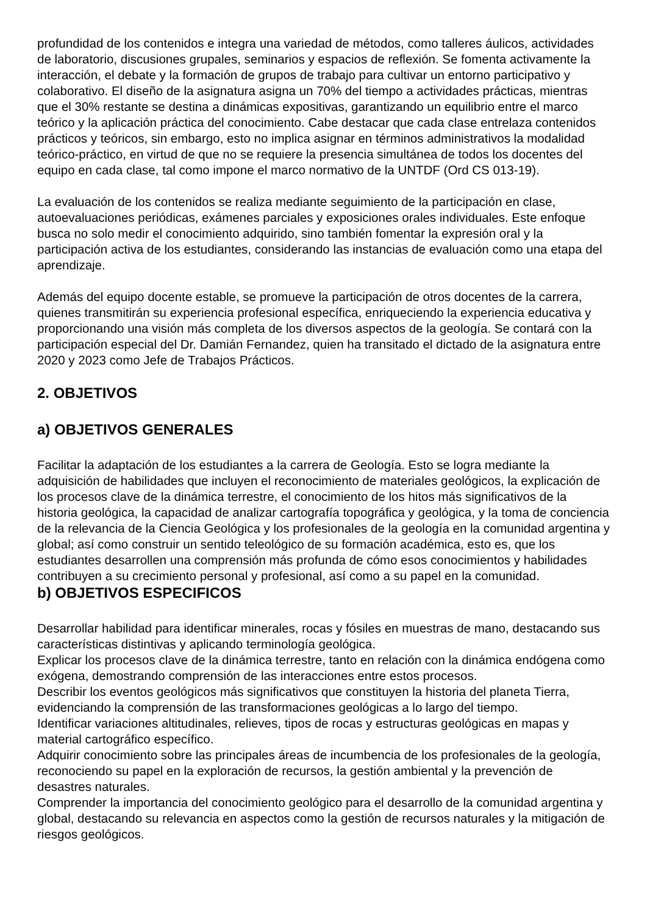profundidad de los contenidos e integra una variedad de métodos, como talleres áulicos, actividades de laboratorio, discusiones grupales, seminarios y espacios de reflexión. Se fomenta activamente la interacción, el debate y la formación de grupos de trabajo para cultivar un entorno participativo y colaborativo. El diseño de la asignatura asigna un 70% del tiempo a actividades prácticas, mientras que el 30% restante se destina a dinámicas expositivas, garantizando un equilibrio entre el marco teórico y la aplicación práctica del conocimiento. Cabe destacar que cada clase entrelaza contenidos prácticos y teóricos, sin embargo, esto no implica asignar en términos administrativos la modalidad teórico-práctico, en virtud de que no se requiere la presencia simultánea de todos los docentes del equipo en cada clase, tal como impone el marco normativo de la UNTDF (Ord CS 013-19).
La evaluación de los contenidos se realiza mediante seguimiento de la participación en clase, autoevaluaciones periódicas, exámenes parciales y exposiciones orales individuales. Este enfoque busca no solo medir el conocimiento adquirido, sino también fomentar la expresión oral y la participación activa de los estudiantes, considerando las instancias de evaluación como una etapa del aprendizaje.
Además del equipo docente estable, se promueve la participación de otros docentes de la carrera, quienes transmitirán su experiencia profesional específica, enriqueciendo la experiencia educativa y proporcionando una visión más completa de los diversos aspectos de la geología. Se contará con la participación especial del Dr. Damián Fernandez, quien ha transitado el dictado de la asignatura entre 2020 y 2023 como Jefe de Trabajos Prácticos.
2. OBJETIVOS
a) OBJETIVOS GENERALES
Facilitar la adaptación de los estudiantes a la carrera de Geología. Esto se logra mediante la adquisición de habilidades que incluyen el reconocimiento de materiales geológicos, la explicación de los procesos clave de la dinámica terrestre, el conocimiento de los hitos más significativos de la historia geológica, la capacidad de analizar cartografía topográfica y geológica, y la toma de conciencia de la relevancia de la Ciencia Geológica y los profesionales de la geología en la comunidad argentina y global; así como construir un sentido teleológico de su formación académica, esto es, que los estudiantes desarrollen una comprensión más profunda de cómo esos conocimientos y habilidades contribuyen a su crecimiento personal y profesional, así como a su papel en la comunidad.
b) OBJETIVOS ESPECIFICOS
Desarrollar habilidad para identificar minerales, rocas y fósiles en muestras de mano, destacando sus características distintivas y aplicando terminología geológica.
Explicar los procesos clave de la dinámica terrestre, tanto en relación con la dinámica endógena como exógena, demostrando comprensión de las interacciones entre estos procesos.
Describir los eventos geológicos más significativos que constituyen la historia del planeta Tierra, evidenciando la comprensión de las transformaciones geológicas a lo largo del tiempo.
Identificar variaciones altitudinales, relieves, tipos de rocas y estructuras geológicas en mapas y material cartográfico específico.
Adquirir conocimiento sobre las principales áreas de incumbencia de los profesionales de la geología, reconociendo su papel en la exploración de recursos, la gestión ambiental y la prevención de desastres naturales.
Comprender la importancia del conocimiento geológico para el desarrollo de la comunidad argentina y global, destacando su relevancia en aspectos como la gestión de recursos naturales y la mitigación de riesgos geológicos.